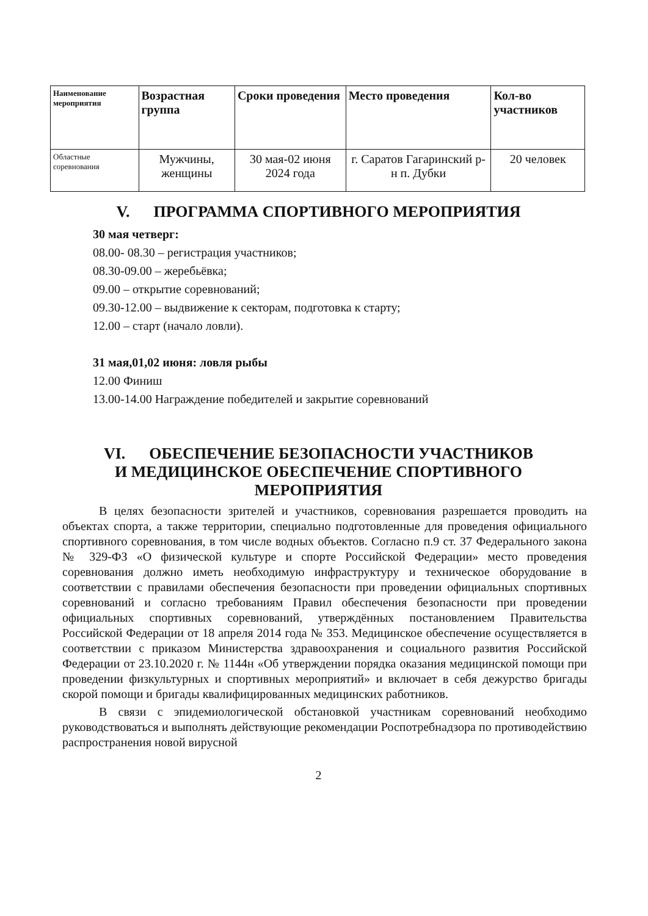| Наименование мероприятия | Возрастная группа | Сроки проведения | Место проведения | Кол-во участников |
| --- | --- | --- | --- | --- |
| Областные соревнования | Мужчины, женщины | 30 мая-02 июня 2024 года | г. Саратов Гагаринский р-н п. Дубки | 20 человек |
V. ПРОГРАММА СПОРТИВНОГО МЕРОПРИЯТИЯ
30 мая четверг:
08.00- 08.30 – регистрация участников;
08.30-09.00 – жеребьёвка;
09.00 – открытие соревнований;
09.30-12.00 – выдвижение к секторам, подготовка к старту;
12.00 – старт (начало ловли).
31 мая,01,02 июня: ловля рыбы
12.00 Финиш
13.00-14.00 Награждение победителей и закрытие соревнований
VI. ОБЕСПЕЧЕНИЕ БЕЗОПАСНОСТИ УЧАСТНИКОВ
И МЕДИЦИНСКОЕ ОБЕСПЕЧЕНИЕ СПОРТИВНОГО МЕРОПРИЯТИЯ
В целях безопасности зрителей и участников, соревнования разрешается проводить на объектах спорта, а также территории, специально подготовленные для проведения официального спортивного соревнования, в том числе водных объектов. Согласно п.9 ст. 37 Федерального закона № 329-ФЗ «О физической культуре и спорте Российской Федерации» место проведения соревнования должно иметь необходимую инфраструктуру и техническое оборудование в соответствии с правилами обеспечения безопасности при проведении официальных спортивных соревнований и согласно требованиям Правил обеспечения безопасности при проведении официальных спортивных соревнований, утверждённых постановлением Правительства Российской Федерации от 18 апреля 2014 года № 353. Медицинское обеспечение осуществляется в соответствии с приказом Министерства здравоохранения и социального развития Российской Федерации от 23.10.2020 г. № 1144н «Об утверждении порядка оказания медицинской помощи при проведении физкультурных и спортивных мероприятий» и включает в себя дежурство бригады скорой помощи и бригады квалифицированных медицинских работников.
В связи с эпидемиологической обстановкой участникам соревнований необходимо руководствоваться и выполнять действующие рекомендации Роспотребнадзора по противодействию распространения новой вирусной
2